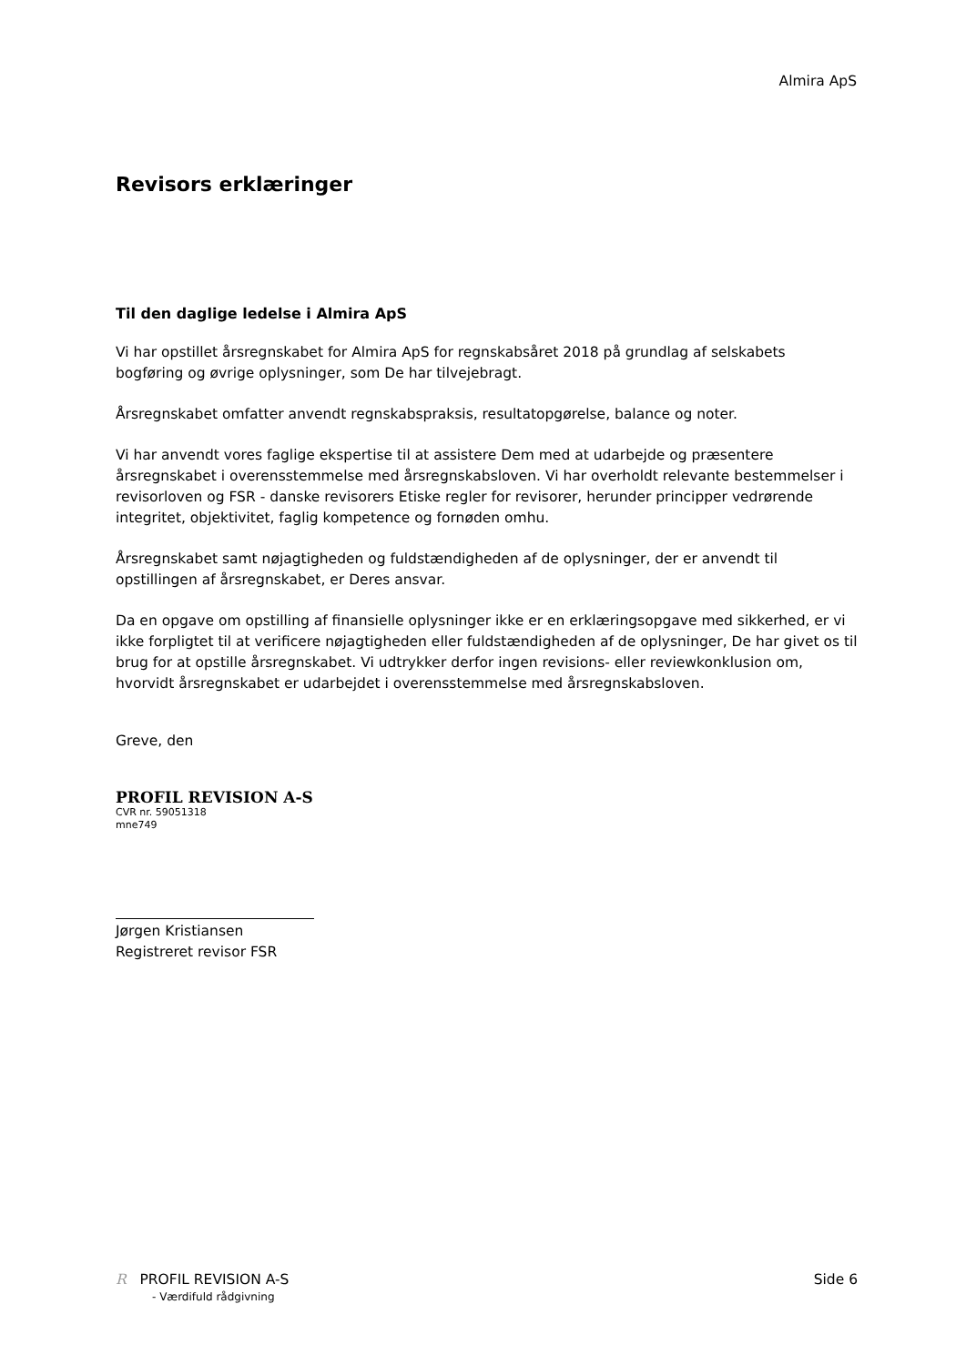Almira ApS
Revisors erklæringer
Til den daglige ledelse i Almira ApS
Vi har opstillet årsregnskabet for Almira ApS for regnskabsåret 2018 på grundlag af selskabets bogføring og øvrige oplysninger, som De har tilvejebragt.
Årsregnskabet omfatter anvendt regnskabspraksis, resultatopgørelse, balance og noter.
Vi har anvendt vores faglige ekspertise til at assistere Dem med at udarbejde og præsentere årsregnskabet i overensstemmelse med årsregnskabsloven. Vi har overholdt relevante bestemmelser i revisorloven og FSR - danske revisorers Etiske regler for revisorer, herunder principper vedrørende integritet, objektivitet, faglig kompetence og fornøden omhu.
Årsregnskabet samt nøjagtigheden og fuldstændigheden af de oplysninger, der er anvendt til opstillingen af årsregnskabet, er Deres ansvar.
Da en opgave om opstilling af finansielle oplysninger ikke er en erklæringsopgave med sikkerhed, er vi ikke forpligtet til at verificere nøjagtigheden eller fuldstændigheden af de oplysninger, De har givet os til brug for at opstille årsregnskabet. Vi udtrykker derfor ingen revisions- eller reviewkonklusion om, hvorvidt årsregnskabet er udarbejdet i overensstemmelse med årsregnskabsloven.
Greve, den
PROFIL REVISION A-S
CVR nr. 59051318
mne749
Jørgen Kristiansen
Registreret revisor FSR
R PROFIL REVISION A-S
- Værdifuld rådgivning
Side 6